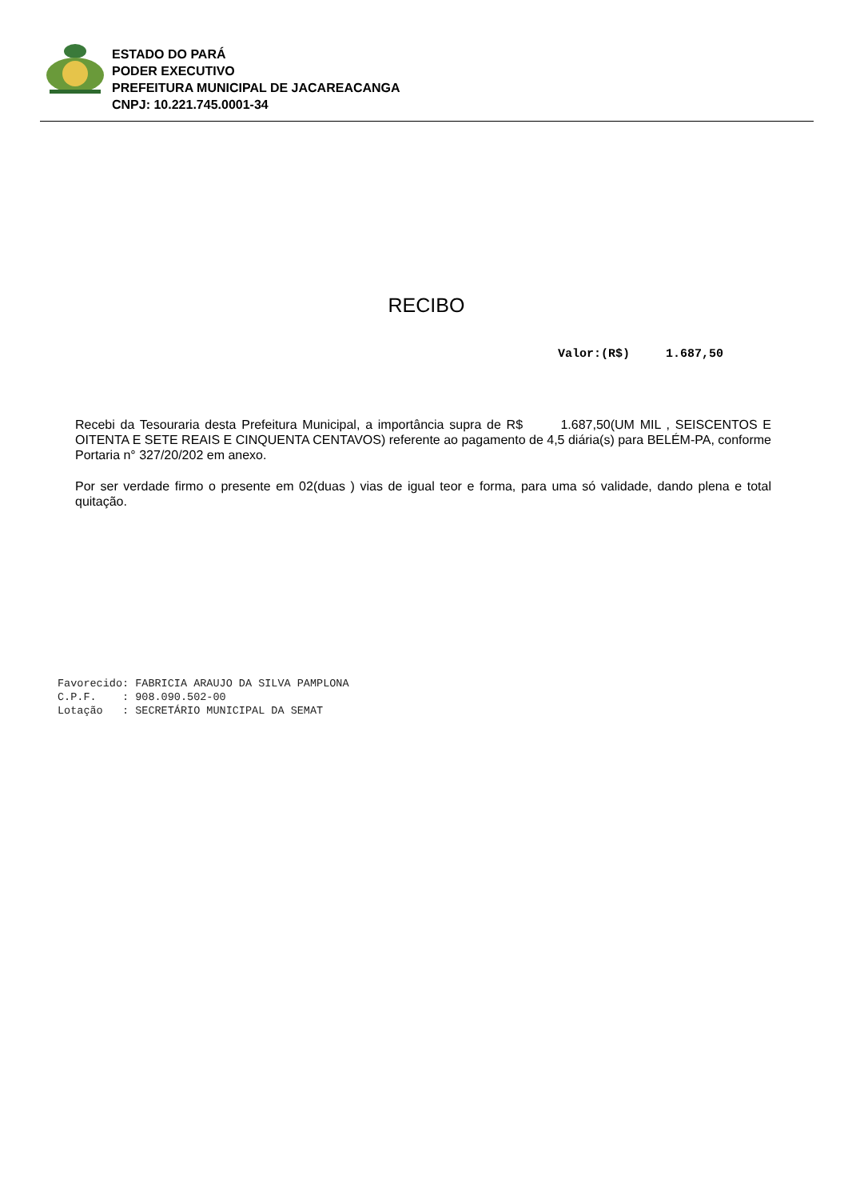ESTADO DO PARÁ
PODER EXECUTIVO
PREFEITURA MUNICIPAL DE JACAREACANGA
CNPJ: 10.221.745.0001-34
RECIBO
Valor:(R$) 1.687,50
Recebi da Tesouraria desta Prefeitura Municipal, a importância supra de R$ 1.687,50(UM MIL , SEISCENTOS E OITENTA E SETE REAIS E CINQUENTA CENTAVOS) referente ao pagamento de 4,5 diária(s) para BELÉM-PA, conforme Portaria n° 327/20/202 em anexo.
Por ser verdade firmo o presente em 02(duas ) vias de igual teor e forma, para uma só validade, dando plena e total quitação.
Favorecido: FABRICIA ARAUJO DA SILVA PAMPLONA C.P.F. : 908.090.502-00 Lotação : SECRETÁRIO MUNICIPAL DA SEMAT